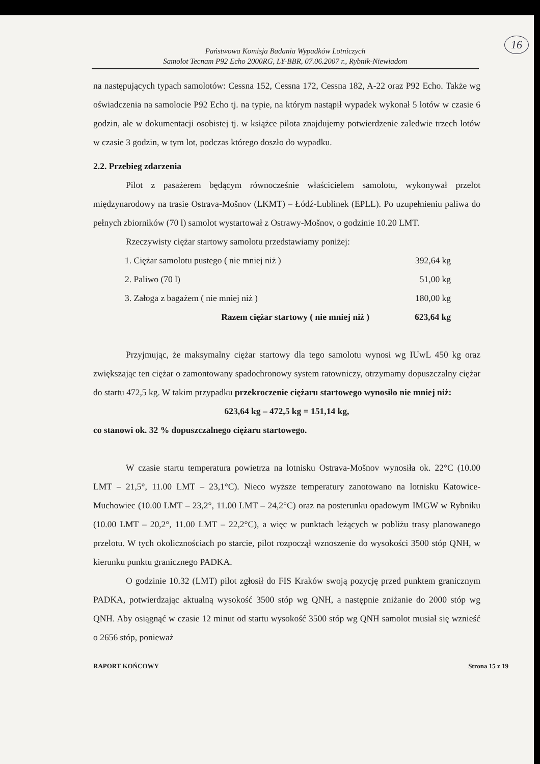16
Państwowa Komisja Badania Wypadków Lotniczych
Samolot Tecnam P92 Echo 2000RG, LY-BBR, 07.06.2007 r., Rybnik-Niewiadom
na następujących typach samolotów: Cessna 152, Cessna 172, Cessna 182, A-22 oraz P92 Echo. Także wg oświadczenia na samolocie P92 Echo tj. na typie, na którym nastąpił wypadek wykonał 5 lotów w czasie 6 godzin, ale w dokumentacji osobistej tj. w książce pilota znajdujemy potwierdzenie zaledwie trzech lotów w czasie 3 godzin, w tym lot, podczas którego doszło do wypadku.
2.2. Przebieg zdarzenia
Pilot z pasażerem będącym równocześnie właścicielem samolotu, wykonywał przelot międzynarodowy na trasie Ostrava-Mošnov (LKMT) – Łódź-Lublinek (EPLL). Po uzupełnieniu paliwa do pełnych zbiorników (70 l) samolot wystartował z Ostrawy-Mošnov, o godzinie 10.20 LMT.
Rzeczywisty ciężar startowy samolotu przedstawiamy poniżej:
| 1. Ciężar samolotu pustego ( nie mniej niż ) | 392,64 kg |
| 2. Paliwo (70 l) | 51,00 kg |
| 3. Załoga z bagażem ( nie mniej niż ) | 180,00 kg |
| Razem ciężar startowy ( nie mniej niż ) | 623,64 kg |
Przyjmując, że maksymalny ciężar startowy dla tego samolotu wynosi wg IUwL 450 kg oraz zwiększając ten ciężar o zamontowany spadochronowy system ratowniczy, otrzymamy dopuszczalny ciężar do startu 472,5 kg. W takim przypadku przekroczenie ciężaru startowego wynosiło nie mniej niż:
623,64 kg – 472,5 kg = 151,14 kg,
co stanowi ok. 32 % dopuszczalnego ciężaru startowego.
W czasie startu temperatura powietrza na lotnisku Ostrava-Mošnov wynosiła ok. 22°C (10.00 LMT – 21,5°, 11.00 LMT – 23,1°C). Nieco wyższe temperatury zanotowano na lotnisku Katowice-Muchowiec (10.00 LMT – 23,2°, 11.00 LMT – 24,2°C) oraz na posterunku opadowym IMGW w Rybniku (10.00 LMT – 20,2°, 11.00 LMT – 22,2°C), a więc w punktach leżących w pobliżu trasy planowanego przelotu. W tych okolicznościach po starcie, pilot rozpoczął wznoszenie do wysokości 3500 stóp QNH, w kierunku punktu granicznego PADKA.
O godzinie 10.32 (LMT) pilot zgłosił do FIS Kraków swoją pozycję przed punktem granicznym PADKA, potwierdzając aktualną wysokość 3500 stóp wg QNH, a następnie zniżanie do 2000 stóp wg QNH. Aby osiągnąć w czasie 12 minut od startu wysokość 3500 stóp wg QNH samolot musiał się wznieść o 2656 stóp, ponieważ
RAPORT KOŃCOWY Strona 15 z 19